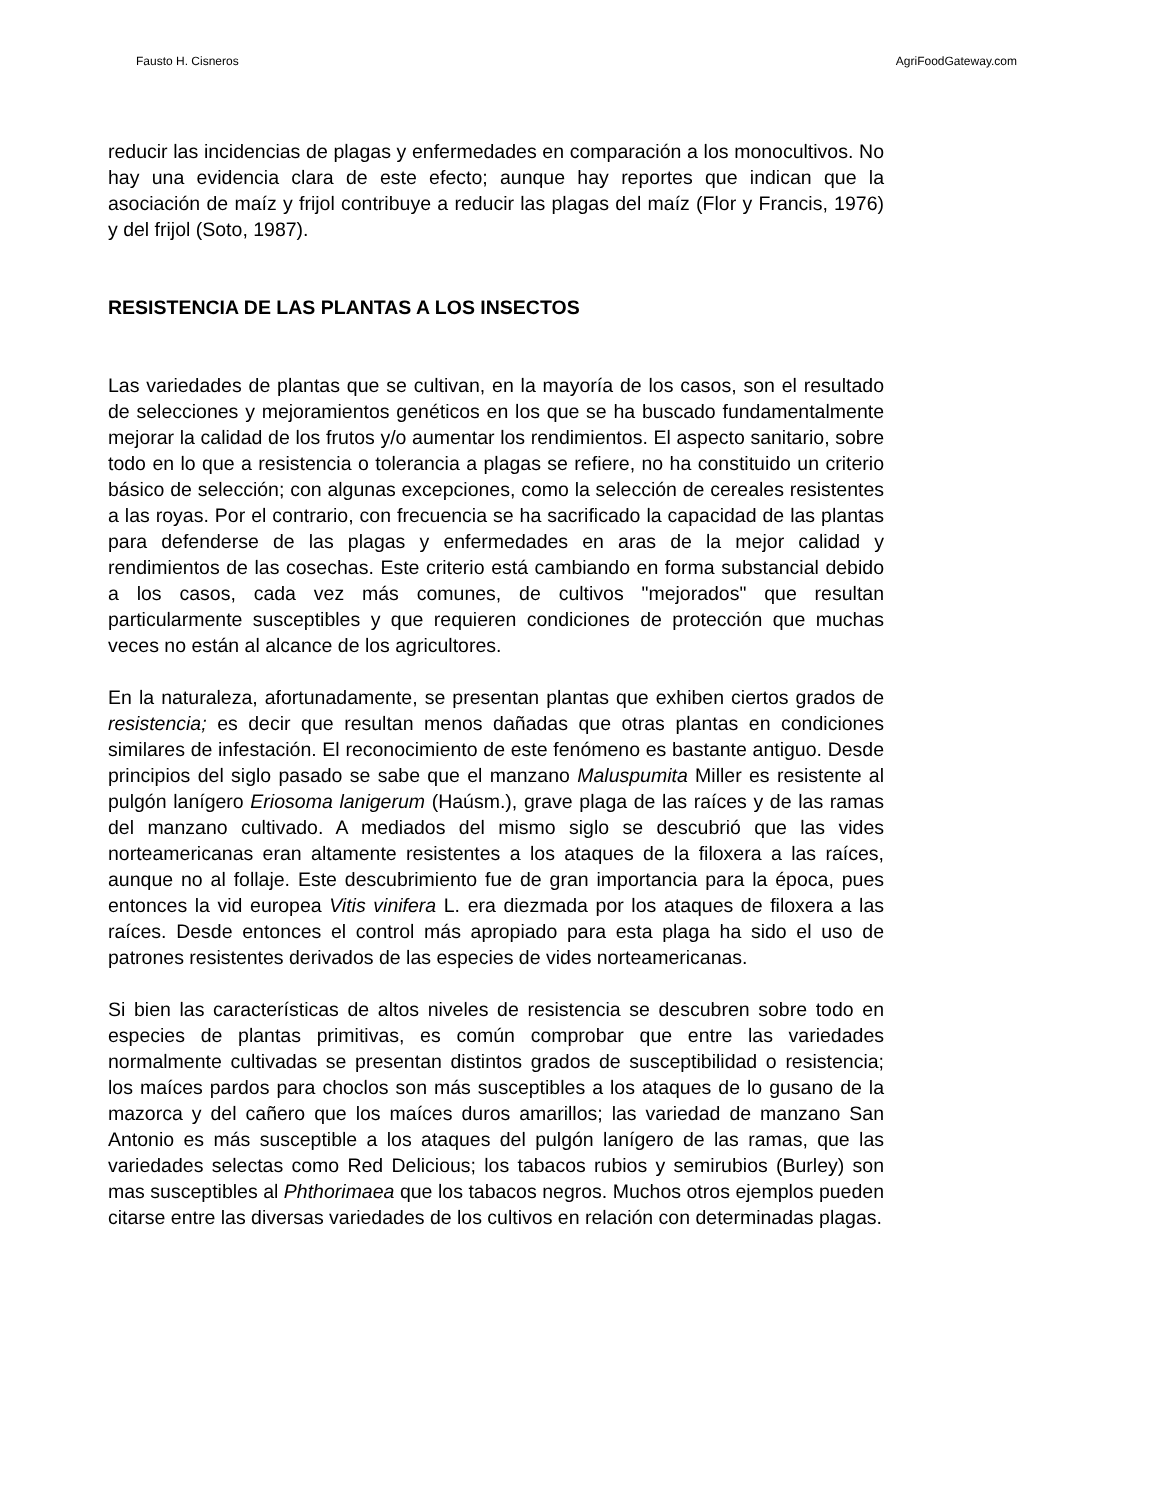Fausto H. Cisneros AgriFoodGateway.com
reducir las incidencias de plagas y enfermedades en comparación a los monocultivos. No hay una evidencia clara de este efecto; aunque hay reportes que indican que la asociación de maíz y frijol contribuye a reducir las plagas del maíz (Flor y Francis, 1976) y del frijol (Soto, 1987).
RESISTENCIA DE LAS PLANTAS A LOS INSECTOS
Las variedades de plantas que se cultivan, en la mayoría de los casos, son el resultado de selecciones y mejoramientos genéticos en los que se ha buscado fundamentalmente mejorar la calidad de los frutos y/o aumentar los rendimientos. El aspecto sanitario, sobre todo en lo que a resistencia o tolerancia a plagas se refiere, no ha constituido un criterio básico de selección; con algunas excepciones, como la selección de cereales resistentes a las royas. Por el contrario, con frecuencia se ha sacrificado la capacidad de las plantas para defenderse de las plagas y enfermedades en aras de la mejor calidad y rendimientos de las cosechas. Este criterio está cambiando en forma substancial debido a los casos, cada vez más comunes, de cultivos "mejorados" que resultan particularmente susceptibles y que requieren condiciones de protección que muchas veces no están al alcance de los agricultores.
En la naturaleza, afortunadamente, se presentan plantas que exhiben ciertos grados de resistencia; es decir que resultan menos dañadas que otras plantas en condiciones similares de infestación. El reconocimiento de este fenómeno es bastante antiguo. Desde principios del siglo pasado se sabe que el manzano Maluspumita Miller es resistente al pulgón lanígero Eriosoma lanigerum (Haúsm.), grave plaga de las raíces y de las ramas del manzano cultivado. A mediados del mismo siglo se descubrió que las vides norteamericanas eran altamente resistentes a los ataques de la filoxera a las raíces, aunque no al follaje. Este descubrimiento fue de gran importancia para la época, pues entonces la vid europea Vitis vinifera L. era diezmada por los ataques de filoxera a las raíces. Desde entonces el control más apropiado para esta plaga ha sido el uso de patrones resistentes derivados de las especies de vides norteamericanas.
Si bien las características de altos niveles de resistencia se descubren sobre todo en especies de plantas primitivas, es común comprobar que entre las variedades normalmente cultivadas se presentan distintos grados de susceptibilidad o resistencia; los maíces pardos para choclos son más susceptibles a los ataques de lo gusano de la mazorca y del cañero que los maíces duros amarillos; las variedad de manzano San Antonio es más susceptible a los ataques del pulgón lanígero de las ramas, que las variedades selectas como Red Delicious; los tabacos rubios y semirubios (Burley) son mas susceptibles al Phthorimaea que los tabacos negros. Muchos otros ejemplos pueden citarse entre las diversas variedades de los cultivos en relación con determinadas plagas.